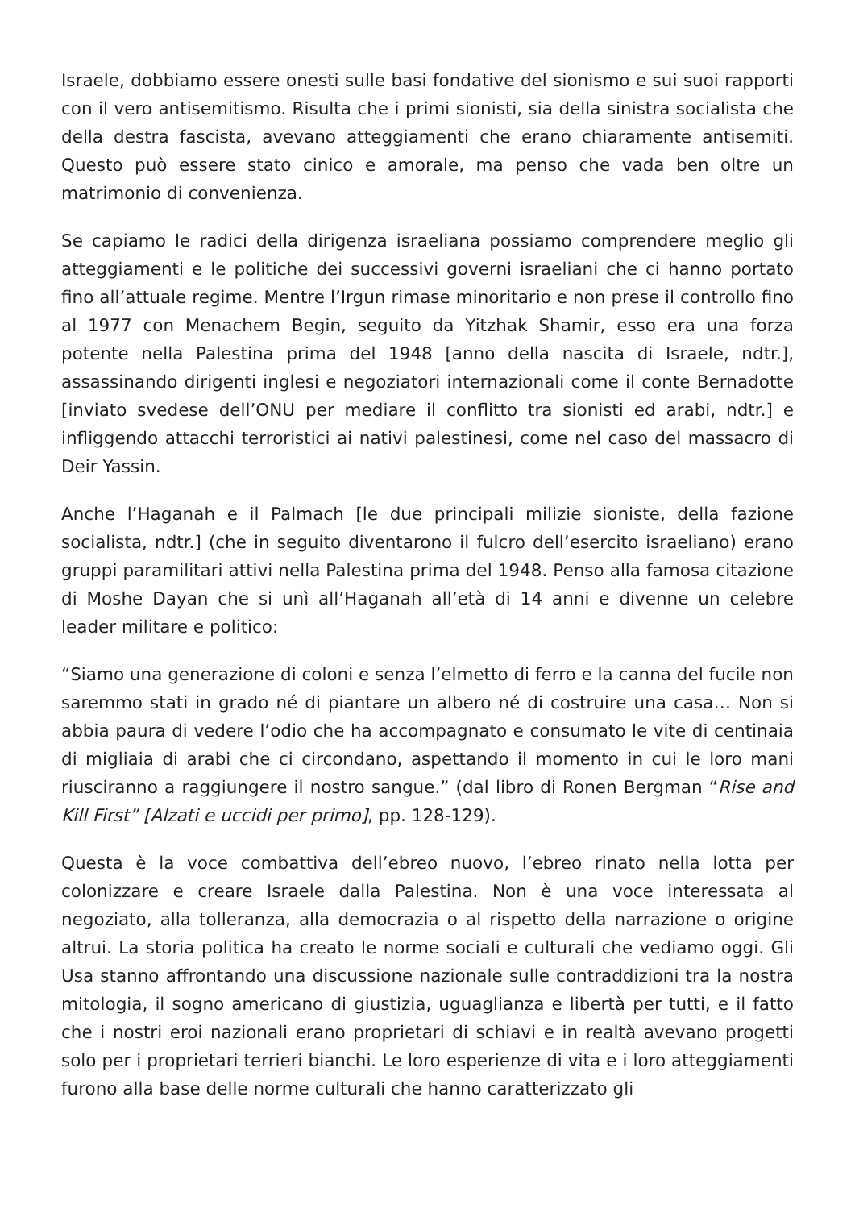Israele, dobbiamo essere onesti sulle basi fondative del sionismo e sui suoi rapporti con il vero antisemitismo. Risulta che i primi sionisti, sia della sinistra socialista che della destra fascista, avevano atteggiamenti che erano chiaramente antisemiti. Questo può essere stato cinico e amorale, ma penso che vada ben oltre un matrimonio di convenienza.
Se capiamo le radici della dirigenza israeliana possiamo comprendere meglio gli atteggiamenti e le politiche dei successivi governi israeliani che ci hanno portato fino all’attuale regime. Mentre l’Irgun rimase minoritario e non prese il controllo fino al 1977 con Menachem Begin, seguito da Yitzhak Shamir, esso era una forza potente nella Palestina prima del 1948 [anno della nascita di Israele, ndtr.], assassinando dirigenti inglesi e negoziatori internazionali come il conte Bernadotte [inviato svedese dell’ONU per mediare il conflitto tra sionisti ed arabi, ndtr.] e infliggendo attacchi terroristici ai nativi palestinesi, come nel caso del massacro di Deir Yassin.
Anche l’Haganah e il Palmach [le due principali milizie sioniste, della fazione socialista, ndtr.] (che in seguito diventarono il fulcro dell’esercito israeliano) erano gruppi paramilitari attivi nella Palestina prima del 1948. Penso alla famosa citazione di Moshe Dayan che si unì all’Haganah all’età di 14 anni e divenne un celebre leader militare e politico:
“Siamo una generazione di coloni e senza l’elmetto di ferro e la canna del fucile non saremmo stati in grado né di piantare un albero né di costruire una casa… Non si abbia paura di vedere l’odio che ha accompagnato e consumato le vite di centinaia di migliaia di arabi che ci circondano, aspettando il momento in cui le loro mani riusciranno a raggiungere il nostro sangue.” (dal libro di Ronen Bergman “Rise and Kill First” [Alzati e uccidi per primo], pp. 128-129).
Questa è la voce combattiva dell’ebreo nuovo, l’ebreo rinato nella lotta per colonizzare e creare Israele dalla Palestina. Non è una voce interessata al negoziato, alla tolleranza, alla democrazia o al rispetto della narrazione o origine altrui. La storia politica ha creato le norme sociali e culturali che vediamo oggi. Gli Usa stanno affrontando una discussione nazionale sulle contraddizioni tra la nostra mitologia, il sogno americano di giustizia, uguaglianza e libertà per tutti, e il fatto che i nostri eroi nazionali erano proprietari di schiavi e in realtà avevano progetti solo per i proprietari terrieri bianchi. Le loro esperienze di vita e i loro atteggiamenti furono alla base delle norme culturali che hanno caratterizzato gli